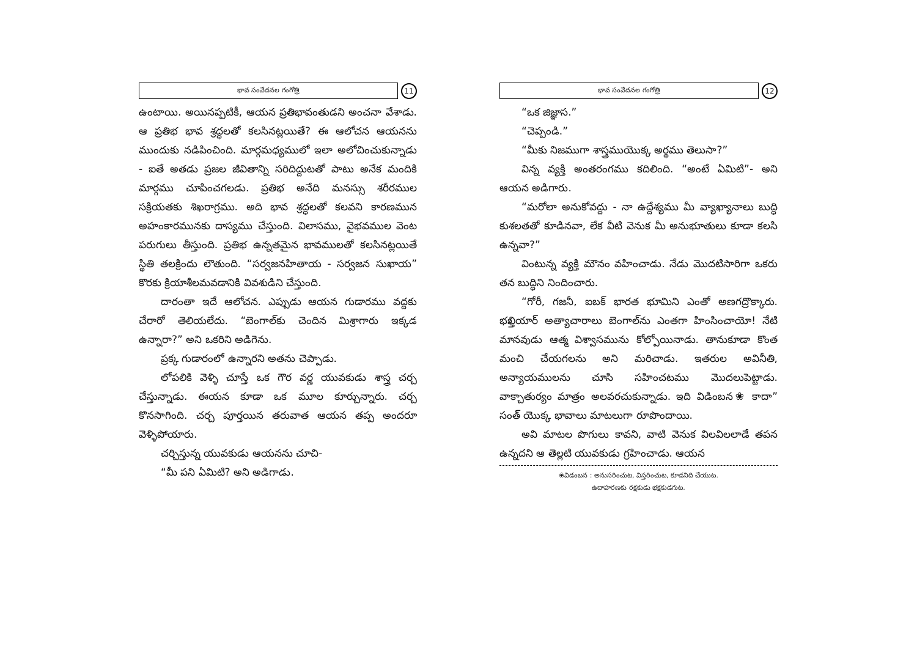భావ సంవేదనల గంగోత్రి
11
ఉంటాయి. అయినప్పటికీ, ఆయన ప్రతిభావంతుడని అంచనా వేశాడు. ఆ ప్రతిభ భావ శ్రద్ధలతో కలసినట్లయితే? ఈ ఆలోచన ఆయనను ముందుకు నడిపించింది. మార్గమధ్యములో ఇలా అలోచించుకున్నాడు - ఐతే అతడు ప్రజల జీవితాన్ని సరిదిద్దుటతో పాటు అనేక మందికి మార్గము చూపించగలడు. ప్రతిభ అనేది మనస్సు శరీరముల సక్రియతకు శిఖరాగ్రము. అది భావ శ్రద్ధలతో కలవని కారణమున అహంకారమునకు దాస్యము చేస్తుంది. విలాసము, వైభవముల వెంట పరుగులు తీస్తుంది. ప్రతిభ ఉన్నతమైన భావములతో కలసినట్లయితే స్థితి తలక్రిందు లౌతుంది. “సర్వజనహితాయ - సర్వజన సుఖాయ” కొరకు క్రియాశీలమవడానికి వివశుడిని చేస్తుంది.
దారంతా ఇదే ఆలోచన. ఎప్పుడు ఆయన గుడారము వద్దకు చేరారో తెలియలేదు. “బెంగాల్‌కు చెందిన మిశ్రాగారు ఇక్కడ ఉన్నారా?” అని ఒకరిని అడిగెను.
ప్రక్క గుడారంలో ఉన్నారని అతను చెప్పాడు.
లోపలికి వెళ్ళి చూస్తే ఒక గౌర వర్ణ యువకుడు శాస్త్ర చర్చ చేస్తున్నాడు. ఈయన కూడా ఒక మూల కూర్చున్నారు. చర్చ కొనసాగింది. చర్చ పూర్తయిన తరువాత ఆయన తప్ప అందరూ వెళ్ళిపోయారు.
చర్చిస్తున్న యువకుడు ఆయనను చూచి-
“మీ పని ఏమిటి? అని అడిగాడు.
భావ సంవేదనల గంగోత్రి
12
“ఒక జిజ్ఞాస.”
“చెప్పండి.”
“మీకు నిజముగా శాస్త్రముయొక్క అర్థము తెలుసా?”
విన్న వ్యక్తి అంతరంగము కదిలింది. “అంటే ఏమిటి”- అని ఆయన అడిగారు.
“మరోలా అనుకోవద్దు - నా ఉద్దేశ్యము మీ వ్యాఖ్యానాలు బుద్ధి కుశలతతో కూడినవా, లేక వీటి వెనుక మీ అనుభూతులు కూడా కలసి ఉన్నవా?”
వింటున్న వ్యక్తి మౌనం వహించాడు. నేడు మొదటిసారిగా ఒకరు తన బుద్ధిని నిందించారు.
“గోరీ, గజనీ, ఐబక్ భారత భూమిని ఎంతో అణగద్రొక్కారు. భఖ్తియార్ అత్యాచారాలు బెంగాల్‌ను ఎంతగా హింసించాయో! నేటి మానవుడు ఆత్మ విశ్వాసమును కోల్పోయినాడు. తానుకూడా కొంత మంచి చేయగలను అని మరిచాడు. ఇతరుల అవినీతి, అన్యాయములను చూసి సహించటము మొదలుపెట్టాడు. వాక్చాతుర్యం మాత్రం అలవరచుకున్నాడు. ఇది విడింబన❀ కాదా” సంత్ యొక్క భావాలు మాటలుగా రూపొందాయి.
అవి మాటల పొగులు కావని, వాటి వెనుక విలవిలలాడే తపన ఉన్నదని ఆ తెల్లటి యువకుడు గ్రహించాడు. ఆయన
❀విడంబన : అనుసరించుట, విస్తరించుట, కూడనిది చేయుట.
ఉదాహరణకు రక్షకుడు భక్షకుడగుట.